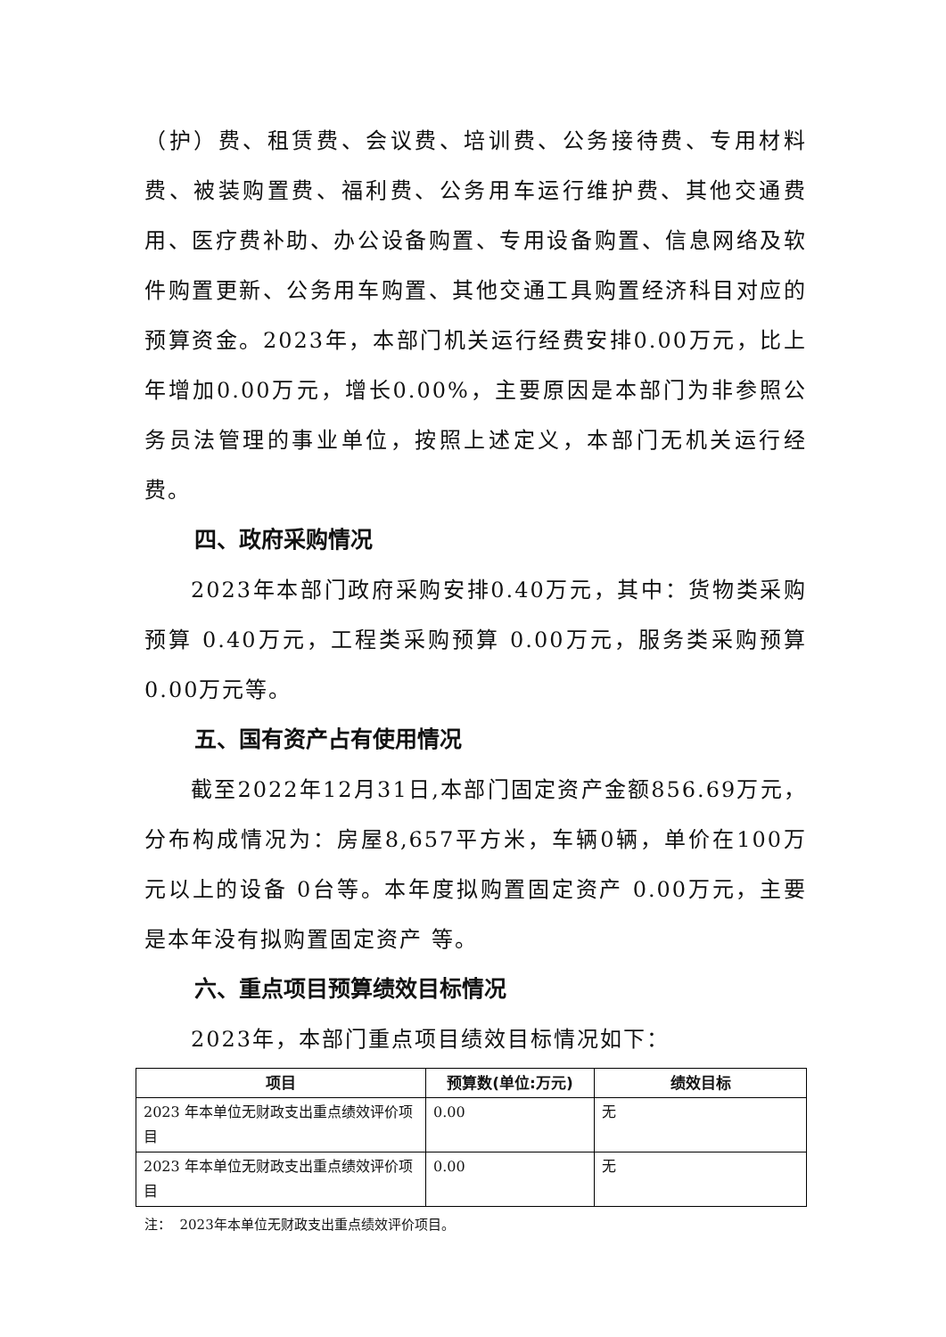（护）费、租赁费、会议费、培训费、公务接待费、专用材料费、被装购置费、福利费、公务用车运行维护费、其他交通费用、医疗费补助、办公设备购置、专用设备购置、信息网络及软件购置更新、公务用车购置、其他交通工具购置经济科目对应的预算资金。2023年，本部门机关运行经费安排0.00万元，比上年增加0.00万元，增长0.00%，主要原因是本部门为非参照公务员法管理的事业单位，按照上述定义，本部门无机关运行经费。
四、政府采购情况
2023年本部门政府采购安排0.40万元，其中：货物类采购预算 0.40万元，工程类采购预算 0.00万元，服务类采购预算0.00万元等。
五、国有资产占有使用情况
截至2022年12月31日,本部门固定资产金额856.69万元，分布构成情况为：房屋8,657平方米，车辆0辆，单价在100万元以上的设备 0台等。本年度拟购置固定资产 0.00万元，主要是本年没有拟购置固定资产 等。
六、重点项目预算绩效目标情况
2023年，本部门重点项目绩效目标情况如下：
| 项目 | 预算数(单位:万元) | 绩效目标 |
| --- | --- | --- |
| 2023 年本单位无财政支出重点绩效评价项目 | 0.00 | 无 |
| 2023 年本单位无财政支出重点绩效评价项目 | 0.00 | 无 |
注： 2023年本单位无财政支出重点绩效评价项目。